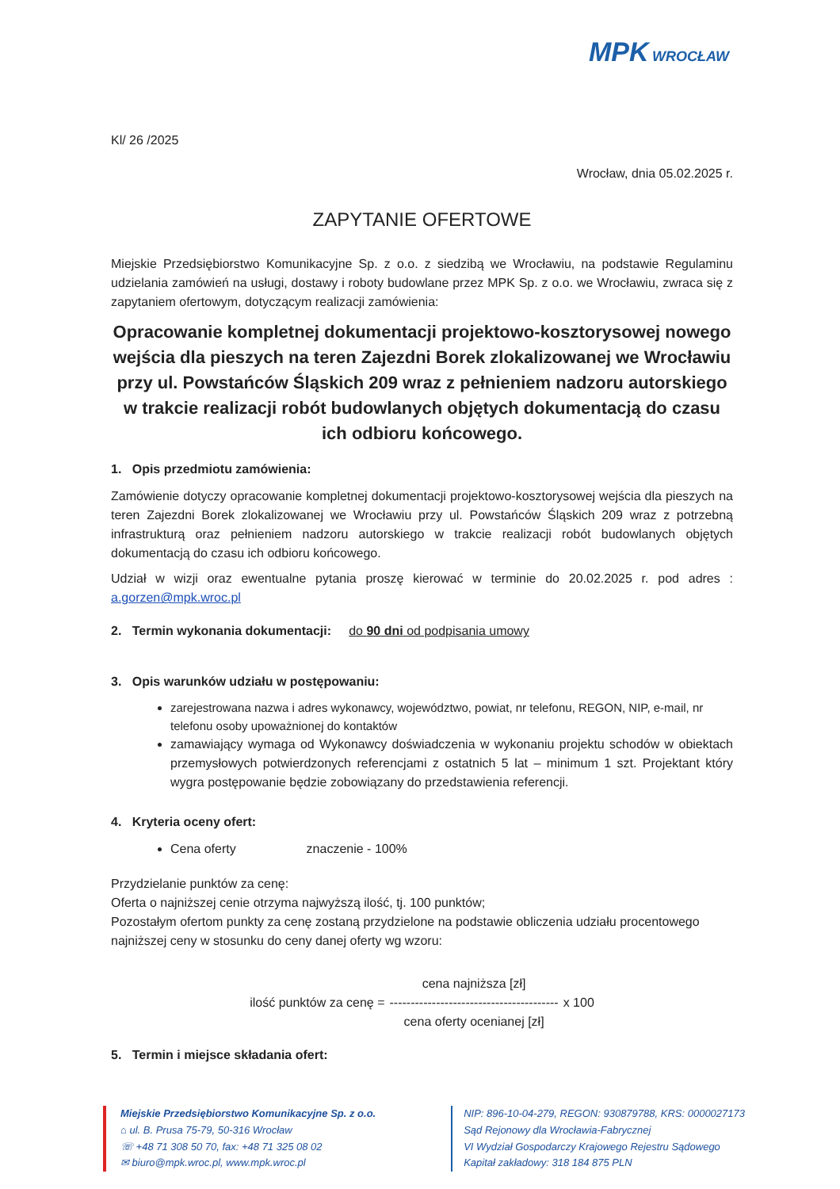MPK WROCŁAW
Kl/ 26 /2025
Wrocław, dnia 05.02.2025 r.
ZAPYTANIE OFERTOWE
Miejskie Przedsiębiorstwo Komunikacyjne Sp. z o.o. z siedzibą we Wrocławiu, na podstawie Regulaminu udzielania zamówień na usługi, dostawy i roboty budowlane przez MPK Sp. z o.o. we Wrocławiu, zwraca się z zapytaniem ofertowym, dotyczącym realizacji zamówienia:
Opracowanie kompletnej dokumentacji projektowo-kosztorysowej nowego wejścia dla pieszych na teren Zajezdni Borek zlokalizowanej we Wrocławiu przy ul. Powstańców Śląskich 209 wraz z pełnieniem nadzoru autorskiego w trakcie realizacji robót budowlanych objętych dokumentacją do czasu ich odbioru końcowego.
1. Opis przedmiotu zamówienia:
Zamówienie dotyczy opracowanie kompletnej dokumentacji projektowo-kosztorysowej wejścia dla pieszych na teren Zajezdni Borek zlokalizowanej we Wrocławiu przy ul. Powstańców Śląskich 209 wraz z potrzebną infrastrukturą oraz pełnieniem nadzoru autorskiego w trakcie realizacji robót budowlanych objętych dokumentacją do czasu ich odbioru końcowego.
Udział w wizji oraz ewentualne pytania proszę kierować w terminie do 20.02.2025 r. pod adres : a.gorzen@mpk.wroc.pl
2. Termin wykonania dokumentacji: do 90 dni od podpisania umowy
3. Opis warunków udziału w postępowaniu:
zarejestrowana nazwa i adres wykonawcy, województwo, powiat, nr telefonu, REGON, NIP, e-mail, nr telefonu osoby upoważnionej do kontaktów
zamawiający wymaga od Wykonawcy doświadczenia w wykonaniu projektu schodów w obiektach przemysłowych potwierdzonych referencjami z ostatnich 5 lat – minimum 1 szt. Projektant który wygra postępowanie będzie zobowiązany do przedstawienia referencji.
4. Kryteria oceny ofert:
Cena oferty znaczenie - 100%
Przydzielanie punktów za cenę:
Oferta o najniższej cenie otrzyma najwyższą ilość, tj. 100 punktów;
Pozostałym ofertom punkty za cenę zostaną przydzielone na podstawie obliczenia udziału procentowego najniższej ceny w stosunku do ceny danej oferty wg wzoru:
ilość punktów za cenę =
cena najniższa [zł]
----------------------------------------
cena oferty ocenianej [zł]
x 100
5. Termin i miejsce składania ofert:
Miejskie Przedsiębiorstwo Komunikacyjne Sp. z o.o.
⌂ ul. B. Prusa 75-79, 50-316 Wrocław
☏ +48 71 308 50 70, fax: +48 71 325 08 02
✉ biuro@mpk.wroc.pl, www.mpk.wroc.pl
NIP: 896-10-04-279, REGON: 930879788, KRS: 0000027173
Sąd Rejonowy dla Wrocławia-Fabrycznej
VI Wydział Gospodarczy Krajowego Rejestru Sądowego
Kapitał zakładowy: 318 184 875 PLN